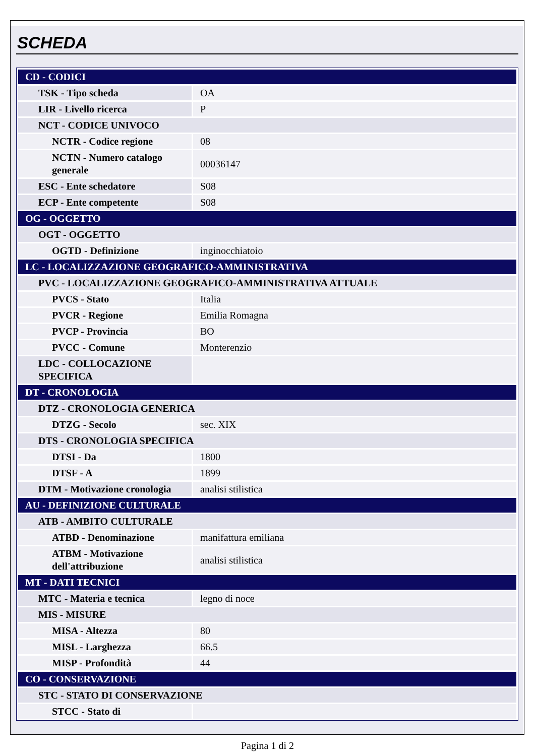SCHEDA
| CD - CODICI | |
| TSK - Tipo scheda | OA |
| LIR - Livello ricerca | P |
| NCT - CODICE UNIVOCO | |
| NCTR - Codice regione | 08 |
| NCTN - Numero catalogo generale | 00036147 |
| ESC - Ente schedatore | S08 |
| ECP - Ente competente | S08 |
| OG - OGGETTO | |
| OGT - OGGETTO | |
| OGTD - Definizione | inginocchiatoio |
| LC - LOCALIZZAZIONE GEOGRAFICO-AMMINISTRATIVA | |
| PVC - LOCALIZZAZIONE GEOGRAFICO-AMMINISTRATIVA ATTUALE | |
| PVCS - Stato | Italia |
| PVCR - Regione | Emilia Romagna |
| PVCP - Provincia | BO |
| PVCC - Comune | Monterenzio |
| LDC - COLLOCAZIONE SPECIFICA | |
| DT - CRONOLOGIA | |
| DTZ - CRONOLOGIA GENERICA | |
| DTZG - Secolo | sec. XIX |
| DTS - CRONOLOGIA SPECIFICA | |
| DTSI - Da | 1800 |
| DTSF - A | 1899 |
| DTM - Motivazione cronologia | analisi stilistica |
| AU - DEFINIZIONE CULTURALE | |
| ATB - AMBITO CULTURALE | |
| ATBD - Denominazione | manifattura emiliana |
| ATBM - Motivazione dell'attribuzione | analisi stilistica |
| MT - DATI TECNICI | |
| MTC - Materia e tecnica | legno di noce |
| MIS - MISURE | |
| MISA - Altezza | 80 |
| MISL - Larghezza | 66.5 |
| MISP - Profondità | 44 |
| CO - CONSERVAZIONE | |
| STC - STATO DI CONSERVAZIONE | |
| STCC - Stato di | |
Pagina 1 di 2